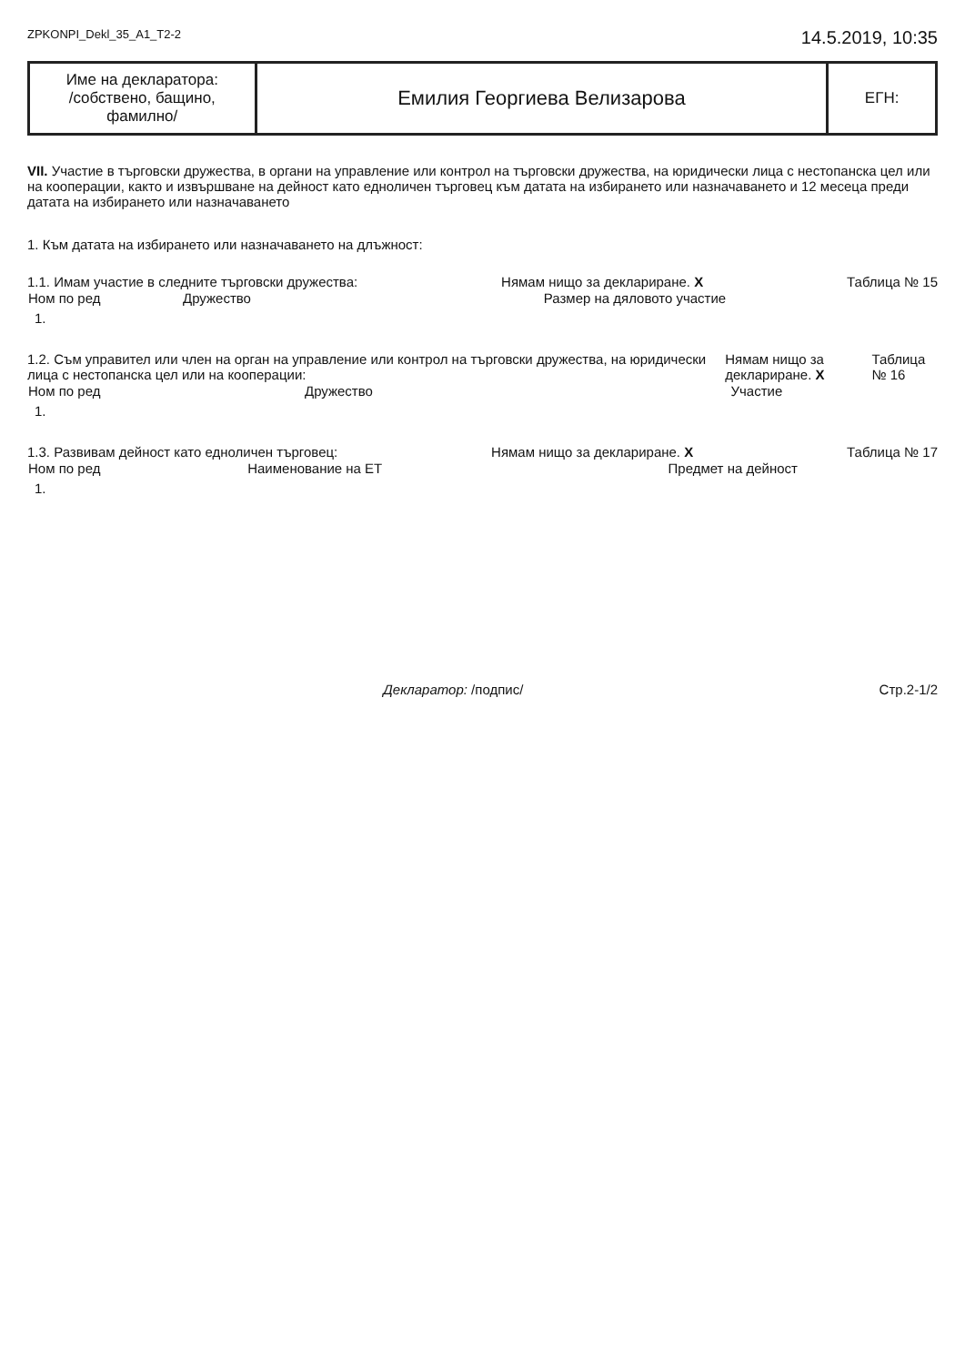ZPKONPI_Dekl_35_A1_T2-2 14.5.2019, 10:35
| Име на декларатора: /собствено, бащино, фамилно/ | Емилия Георгиева Велизарова | ЕГН: |
VII. Участие в търговски дружества, в органи на управление или контрол на търговски дружества, на юридически лица с нестопанска цел или на кооперации, както и извършване на дейност като едноличен търговец към датата на избирането или назначаването и 12 месеца преди датата на избирането или назначаването
1. Към датата на избирането или назначаването на длъжност:
1.1. Имам участие в следните търговски дружества: Нямам нищо за деклариране. X Таблица № 15
| Ном по ред | Дружество | Размер на дяловото участие |
| --- | --- | --- |
| 1. | | |
1.2. Съм управител или член на орган на управление или контрол на търговски дружества, на юридически лица с нестопанска цел или на кооперации: Нямам нищо за деклариране. X Таблица № 16
| Ном по ред | Дружество | Участие |
| --- | --- | --- |
| 1. | | |
1.3. Развивам дейност като едноличен търговец: Нямам нищо за деклариране. X Таблица № 17
| Ном по ред | Наименование на ЕТ | Предмет на дейност |
| --- | --- | --- |
| 1. | | |
Декларатор: /подпис/ Стр.2-1/2